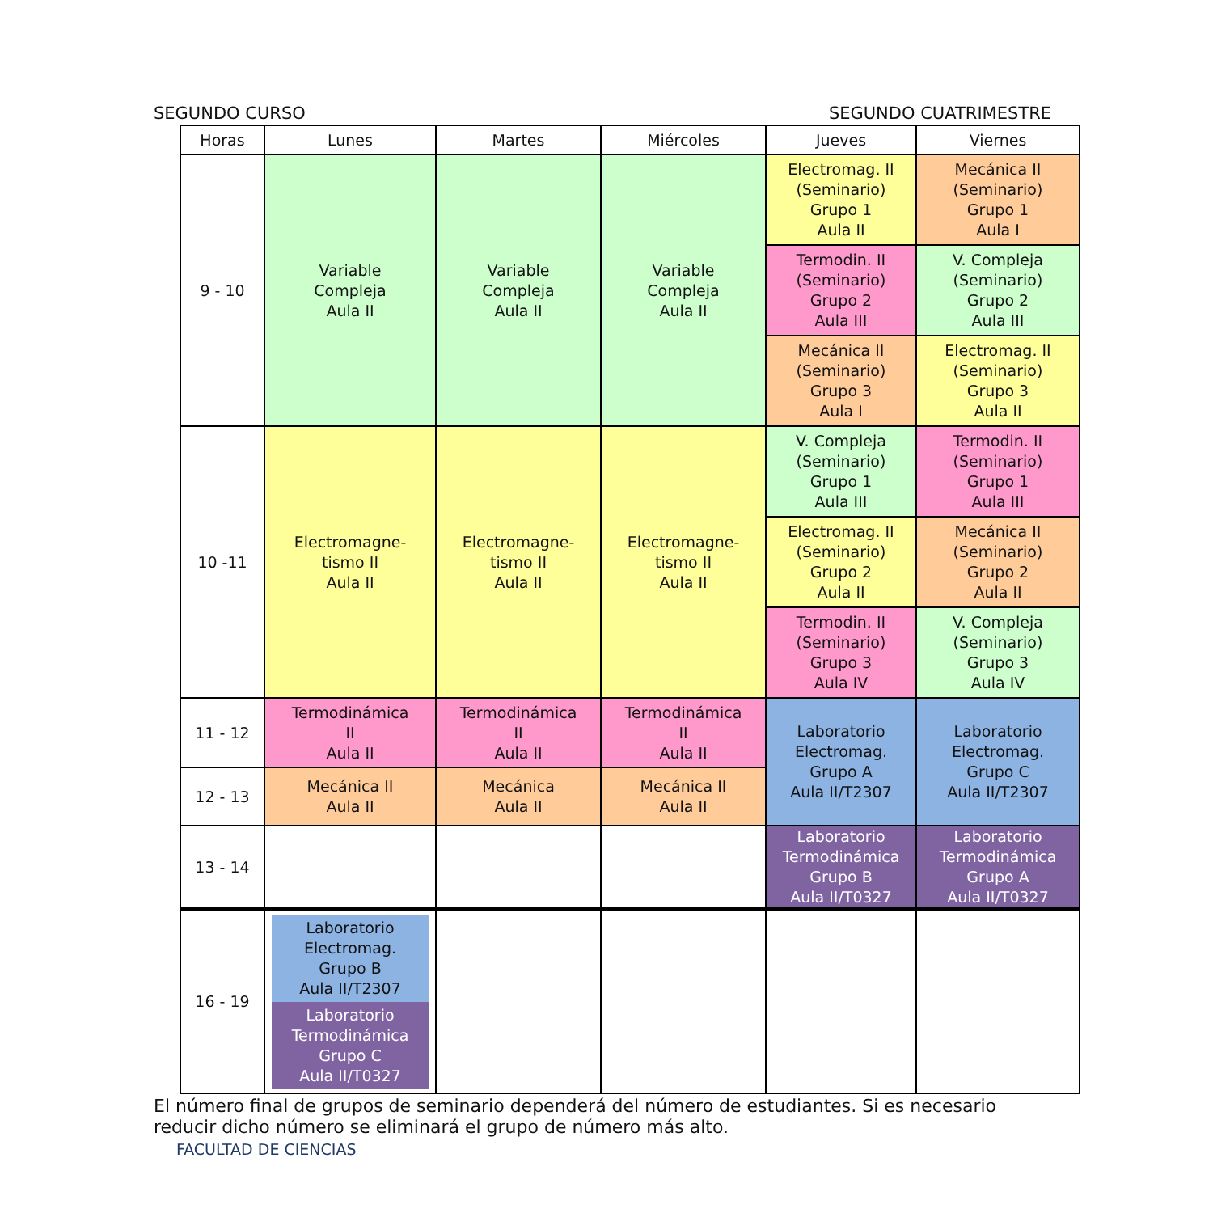SEGUNDO CURSO SEGUNDO CUATRIMESTRE
| Horas | Lunes | Martes | Miércoles | Jueves | Viernes |
| --- | --- | --- | --- | --- | --- |
| 9 - 10 | Variable Compleja Aula II | Variable Compleja Aula II | Variable Compleja Aula II | Electromag. II (Seminario) Grupo 1 Aula II | Mecánica II (Seminario) Grupo 1 Aula I |
| | | | | Termodin. II (Seminario) Grupo 2 Aula III | V. Compleja (Seminario) Grupo 2 Aula III |
| | | | | Mecánica II (Seminario) Grupo 3 Aula I | Electromag. II (Seminario) Grupo 3 Aula II |
| 10 -11 | Electromagne- tismo II Aula II | Electromagne- tismo II Aula II | Electromagne- tismo II Aula II | V. Compleja (Seminario) Grupo 1 Aula III | Termodin. II (Seminario) Grupo 1 Aula III |
| | | | | Electromag. II (Seminario) Grupo 2 Aula II | Mecánica II (Seminario) Grupo 2 Aula II |
| | | | | Termodin. II (Seminario) Grupo 3 Aula IV | V. Compleja (Seminario) Grupo 3 Aula IV |
| 11 - 12 | Termodinámica II Aula II | Termodinámica II Aula II | Termodinámica II Aula II | Laboratorio Electromag. Grupo A Aula II/T2307 | Laboratorio Electromag. Grupo C Aula II/T2307 |
| 12 - 13 | Mecánica II Aula II | Mecánica Aula II | Mecánica II Aula II | | |
| 13 - 14 | | | | Laboratorio Termodinámica Grupo B Aula II/T0327 | Laboratorio Termodinámica Grupo A Aula II/T0327 |
| 16 - 19 | Laboratorio Electromag. Grupo B Aula II/T2307 Laboratorio Termodinámica Grupo C Aula II/T0327 | | | | |
El número final de grupos de seminario dependerá del número de estudiantes. Si es necesario reducir dicho número se eliminará el grupo de número más alto.
FACULTAD DE CIENCIAS